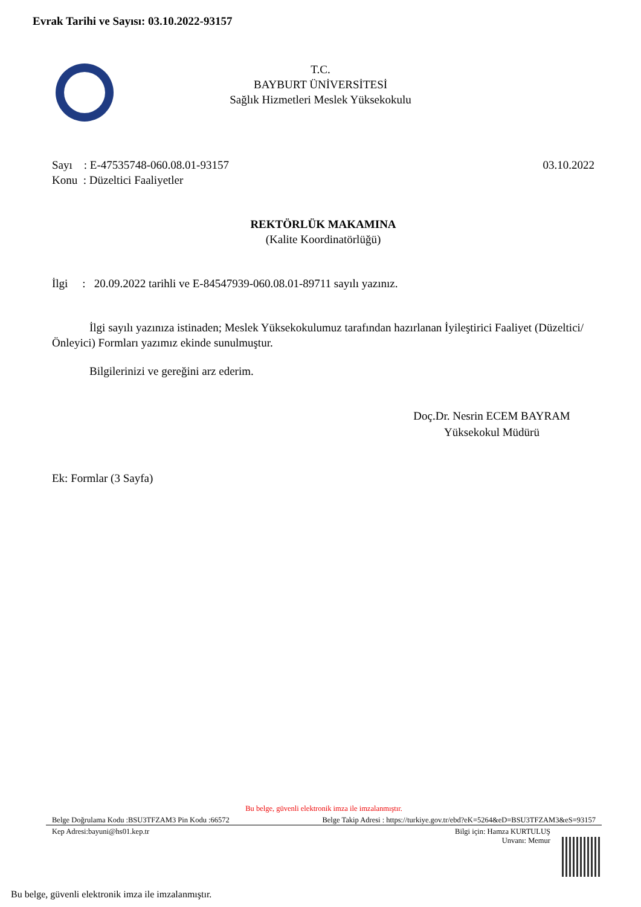Evrak Tarihi ve Sayısı: 03.10.2022-93157
T.C.
BAYBURT ÜNİVERSİTESİ
Sağlık Hizmetleri Meslek Yüksekokulu
Sayı : E-47535748-060.08.01-93157 03.10.2022
Konu : Düzeltici Faaliyetler
REKTÖRLÜK MAKAMINA
(Kalite Koordinatörlüğü)
İlgi : 20.09.2022 tarihli ve E-84547939-060.08.01-89711 sayılı yazınız.
İlgi sayılı yazınıza istinaden; Meslek Yüksekokulumuz tarafından hazırlanan İyileştirici Faaliyet (Düzeltici/Önleyici) Formları yazımız ekinde sunulmuştur.
Bilgilerinizi ve gereğini arz ederim.
Doç.Dr. Nesrin ECEM BAYRAM
Yüksekokul Müdürü
Ek: Formlar (3 Sayfa)
Bu belge, güvenli elektronik imza ile imzalanmıştır.
Belge Doğrulama Kodu :BSU3TFZAM3 Pin Kodu :66572 Belge Takip Adresi : https://turkiye.gov.tr/ebd?eK=5264&eD=BSU3TFZAM3&eS=93157
Kep Adresi:bayuni@hs01.kep.tr Bilgi için: Hamza KURTULUŞ
Unvanı: Memur
Bu belge, güvenli elektronik imza ile imzalanmıştır.